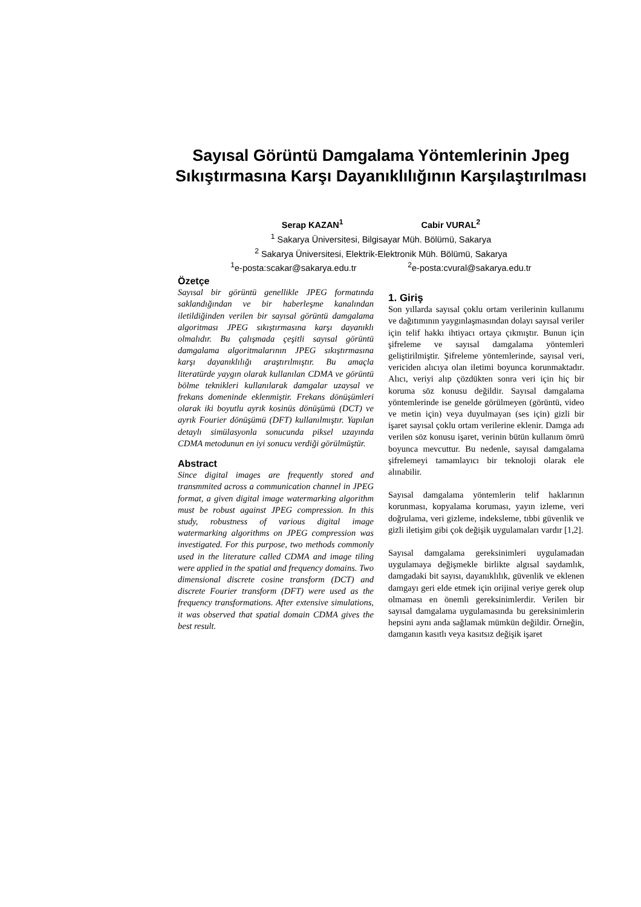Sayısal Görüntü Damgalama Yöntemlerinin Jpeg Sıkıştırmasına Karşı Dayanıklılığının Karşılaştırılması
Serap KAZAN<sup>1</sup> Cabir VURAL<sup>2</sup>
<sup>1</sup> Sakarya Üniversitesi, Bilgisayar Müh. Bölümü, Sakarya
<sup>2</sup> Sakarya Üniversitesi, Elektrik-Elektronik Müh. Bölümü, Sakarya
<sup>1</sup> e-posta:scakar@sakarya.edu.tr <sup>2</sup>e-posta:cvural@sakarya.edu.tr
Özetçe
Sayısal bir görüntü genellikle JPEG formatında saklandığından ve bir haberleşme kanalından iletildiğinden verilen bir sayısal görüntü damgalama algoritması JPEG sıkıştırmasına karşı dayanıklı olmalıdır. Bu çalışmada çeşitli sayısal görüntü damgalama algoritmalarının JPEG sıkıştırmasına karşı dayanıklılığı araştırılmıştır. Bu amaçla literatürde yaygın olarak kullanılan CDMA ve görüntü bölme teknikleri kullanılarak damgalar uzaysal ve frekans domeninde eklenmiştir. Frekans dönüşümleri olarak iki boyutlu ayrık kosinüs dönüşümü (DCT) ve ayrık Fourier dönüşümü (DFT) kullanılmıştır. Yapılan detaylı simülasyonla sonucunda piksel uzayında CDMA metodunun en iyi sonucu verdiği görülmüştür.
Abstract
Since digital images are frequently stored and transmmited across a communication channel in JPEG format, a given digital image watermarking algorithm must be robust against JPEG compression. In this study, robustness of various digital image watermarking algorithms on JPEG compression was investigated. For this purpose, two methods commonly used in the literature called CDMA and image tiling were applied in the spatial and frequency domains. Two dimensional discrete cosine transform (DCT) and discrete Fourier transform (DFT) were used as the frequency transformations. After extensive simulations, it was observed that spatial domain CDMA gives the best result.
1. Giriş
Son yıllarda sayısal çoklu ortam verilerinin kullanımı ve dağıtımının yaygınlaşmasından dolayı sayısal veriler için telif hakkı ihtiyacı ortaya çıkmıştır. Bunun için şifreleme ve sayısal damgalama yöntemleri geliştirilmiştir. Şifreleme yöntemlerinde, sayısal veri, vericiden alıcıya olan iletimi boyunca korunmaktadır. Alıcı, veriyi alıp çözdükten sonra veri için hiç bir koruma söz konusu değildir. Sayısal damgalama yöntemlerinde ise genelde görülmeyen (görüntü, video ve metin için) veya duyulmayan (ses için) gizli bir işaret sayısal çoklu ortam verilerine eklenir. Damga adı verilen söz konusu işaret, verinin bütün kullanım ömrü boyunca mevcuttur. Bu nedenle, sayısal damgalama şifrelemeyi tamamlayıcı bir teknoloji olarak ele alınabilir.
Sayısal damgalama yöntemlerin telif haklarının korunması, kopyalama koruması, yayın izleme, veri doğrulama, veri gizleme, indeksleme, tıbbi güvenlik ve gizli iletişim gibi çok değişik uygulamaları vardır [1,2].
Sayısal damgalama gereksinimleri uygulamadan uygulamaya değişmekle birlikte algısal saydamlık, damgadaki bit sayısı, dayanıklılık, güvenlik ve eklenen damgayı geri elde etmek için orijinal veriye gerek olup olmaması en önemli gereksinimlerdir. Verilen bir sayısal damgalama uygulamasında bu gereksinimlerin hepsini aynı anda sağlamak mümkün değildir. Örneğin, damganın kasıtlı veya kasıtsız değişik işaret